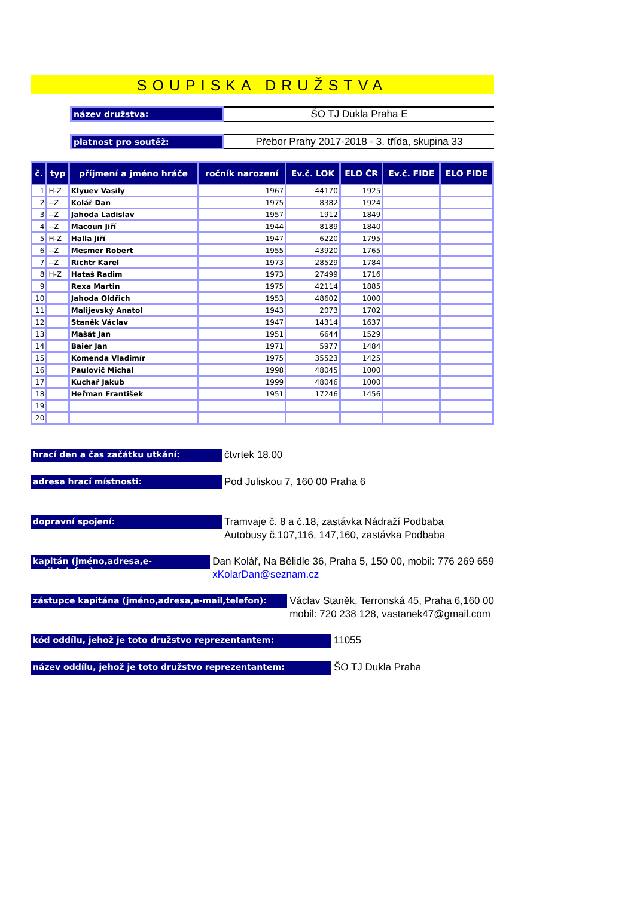SOUPISKA DRUŽSTVA
název družstva:
ŠO TJ Dukla Praha E
platnost pro soutěž:
Přebor Prahy 2017-2018 - 3. třída, skupina 33
| č. | typ | příjmení a jméno hráče | ročník narození | Ev.č. LOK | ELO ČR | Ev.č. FIDE | ELO FIDE |
| --- | --- | --- | --- | --- | --- | --- | --- |
| 1 | H-Z | Klyuev Vasily | 1967 | 44170 | 1925 | | |
| 2 | --Z | Kolář Dan | 1975 | 8382 | 1924 | | |
| 3 | --Z | Jahoda Ladislav | 1957 | 1912 | 1849 | | |
| 4 | --Z | Macoun Jiří | 1944 | 8189 | 1840 | | |
| 5 | H-Z | Halla Jiří | 1947 | 6220 | 1795 | | |
| 6 | --Z | Mesmer Robert | 1955 | 43920 | 1765 | | |
| 7 | --Z | Richtr Karel | 1973 | 28529 | 1784 | | |
| 8 | H-Z | Hataš Radim | 1973 | 27499 | 1716 | | |
| 9 | | Rexa Martin | 1975 | 42114 | 1885 | | |
| 10 | | Jahoda Oldřich | 1953 | 48602 | 1000 | | |
| 11 | | Malijevský Anatol | 1943 | 2073 | 1702 | | |
| 12 | | Staněk Václav | 1947 | 14314 | 1637 | | |
| 13 | | Mašát Jan | 1951 | 6644 | 1529 | | |
| 14 | | Baier Jan | 1971 | 5977 | 1484 | | |
| 15 | | Komenda Vladimír | 1975 | 35523 | 1425 | | |
| 16 | | Paulovič Michal | 1998 | 48045 | 1000 | | |
| 17 | | Kuchař Jakub | 1999 | 48046 | 1000 | | |
| 18 | | Heřman František | 1951 | 17246 | 1456 | | |
| 19 | | | | | | | |
| 20 | | | | | | | |
hrací den a čas začátku utkání:
čtvrtek 18.00
adresa hrací místnosti:
Pod Juliskou 7, 160 00 Praha 6
dopravní spojení:
Tramvaje č. 8 a č.18, zastávka Nádraží Podbaba
Autobusy č.107,116, 147,160, zastávka Podbaba
kapitán (jméno,adresa,e-mail,telefon):
Dan Kolář, Na Bělidle 36, Praha 5, 150 00, mobil: 776 269 659
xKolarDan@seznam.cz
zástupce kapitána (jméno,adresa,e-mail,telefon):
Václav Staněk, Terronská 45, Praha 6,160 00
mobil: 720 238 128, vastanek47@gmail.com
kód oddílu, jehož je toto družstvo reprezentantem:
11055
název oddílu, jehož je toto družstvo reprezentantem:
ŠO TJ Dukla Praha